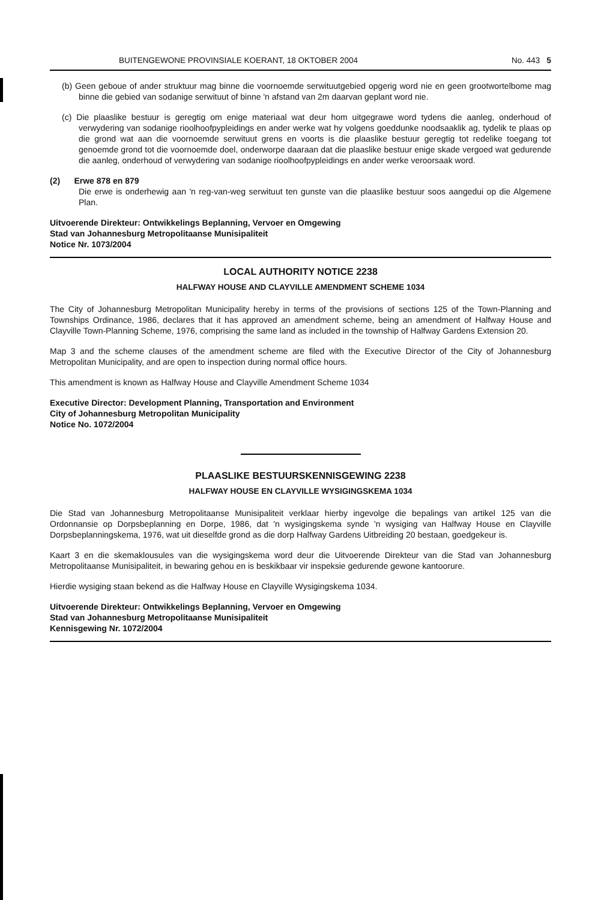BUITENGEWONE PROVINSIALE KOERANT, 18 OKTOBER 2004 No. 443 5
(b) Geen geboue of ander struktuur mag binne die voornoemde serwituutgebied opgerig word nie en geen grootwortelbome mag binne die gebied van sodanige serwituut of binne 'n afstand van 2m daarvan geplant word nie.
(c) Die plaaslike bestuur is geregtig om enige materiaal wat deur hom uitgegrawe word tydens die aanleg, onderhoud of verwydering van sodanige rioolhoofpypleidings en ander werke wat hy volgens goeddunke noodsaaklik ag, tydelik te plaas op die grond wat aan die voornoemde serwituut grens en voorts is die plaaslike bestuur geregtig tot redelike toegang tot genoemde grond tot die voornoemde doel, onderworpe daaraan dat die plaaslike bestuur enige skade vergoed wat gedurende die aanleg, onderhoud of verwydering van sodanige rioolhoofpypleidings en ander werke veroorsaak word.
(2) Erwe 878 en 879
Die erwe is onderhewig aan 'n reg-van-weg serwituut ten gunste van die plaaslike bestuur soos aangedui op die Algemene Plan.
Uitvoerende Direkteur: Ontwikkelings Beplanning, Vervoer en Omgewing
Stad van Johannesburg Metropolitaanse Munisipaliteit
Notice Nr. 1073/2004
LOCAL AUTHORITY NOTICE 2238
HALFWAY HOUSE AND CLAYVILLE AMENDMENT SCHEME 1034
The City of Johannesburg Metropolitan Municipality hereby in terms of the provisions of sections 125 of the Town-Planning and Townships Ordinance, 1986, declares that it has approved an amendment scheme, being an amendment of Halfway House and Clayville Town-Planning Scheme, 1976, comprising the same land as included in the township of Halfway Gardens Extension 20.
Map 3 and the scheme clauses of the amendment scheme are filed with the Executive Director of the City of Johannesburg Metropolitan Municipality, and are open to inspection during normal office hours.
This amendment is known as Halfway House and Clayville Amendment Scheme 1034
Executive Director: Development Planning, Transportation and Environment
City of Johannesburg Metropolitan Municipality
Notice No. 1072/2004
PLAASLIKE BESTUURSKENNISGEWING 2238
HALFWAY HOUSE EN CLAYVILLE WYSIGINGSKEMA 1034
Die Stad van Johannesburg Metropolitaanse Munisipaliteit verklaar hierby ingevolge die bepalings van artikel 125 van die Ordonnansie op Dorpsbeplanning en Dorpe, 1986, dat 'n wysigingskema synde 'n wysiging van Halfway House en Clayville Dorpsbeplanningskema, 1976, wat uit dieselfde grond as die dorp Halfway Gardens Uitbreiding 20 bestaan, goedgekeur is.
Kaart 3 en die skemaklousules van die wysigingskema word deur die Uitvoerende Direkteur van die Stad van Johannesburg Metropolitaanse Munisipaliteit, in bewaring gehou en is beskikbaar vir inspeksie gedurende gewone kantoorure.
Hierdie wysiging staan bekend as die Halfway House en Clayville Wysigingskema 1034.
Uitvoerende Direkteur: Ontwikkelings Beplanning, Vervoer en Omgewing
Stad van Johannesburg Metropolitaanse Munisipaliteit
Kennisgewing Nr. 1072/2004